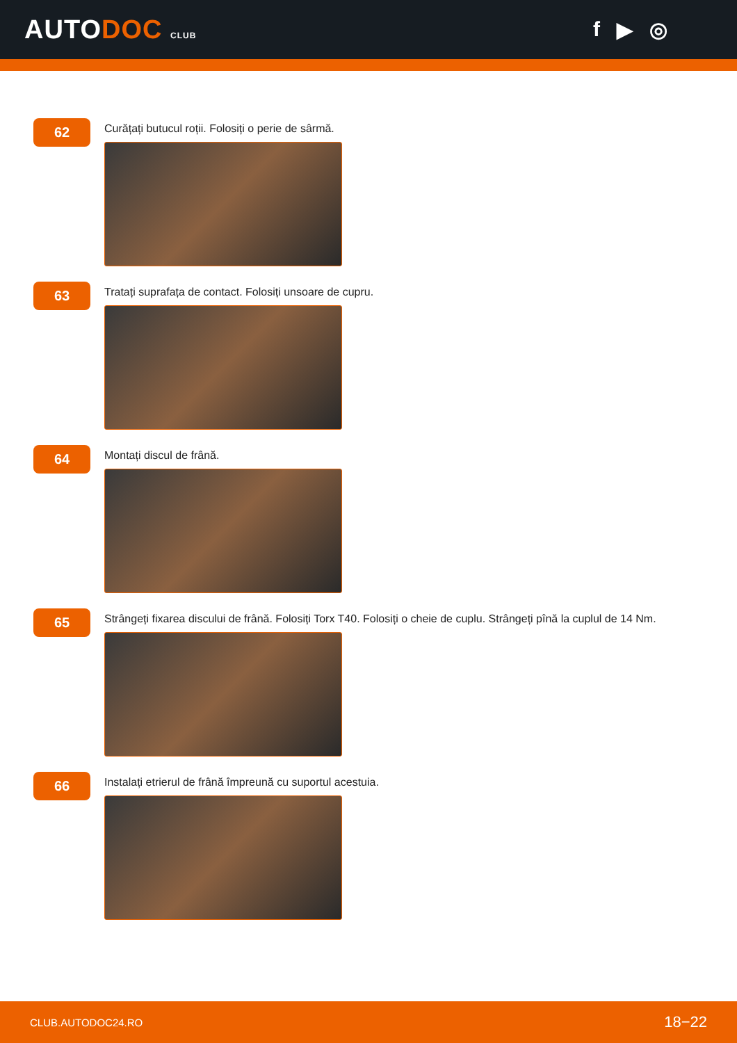AUTODOC CLUB
f ▶ ◎
62
Curățați butucul roții. Folosiți o perie de sârmă.
63
Tratați suprafața de contact. Folosiți unsoare de cupru.
64
Montați discul de frână.
65
Strângeți fixarea discului de frână. Folosiți Torx T40. Folosiți o cheie de cuplu. Strângeți pînă la cuplul de 14 Nm.
66
Instalați etrierul de frână împreună cu suportul acestuia.
CLUB.AUTODOC24.RO 18−22